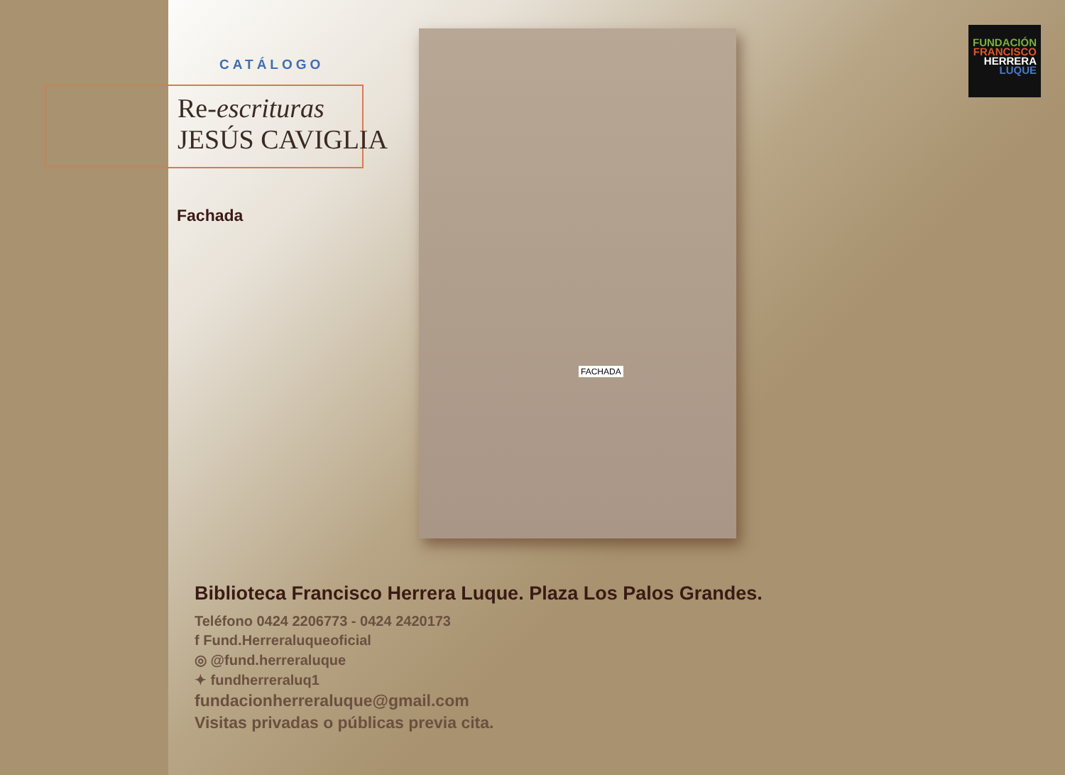CATÁLOGO
Re-escrituras
JESÚS CAVIGLIA
Fachada
FACHADA
FUNDACIÓN
FRANCISCO
HERRERA
LUQUE
Biblioteca Francisco Herrera Luque. Plaza Los Palos Grandes.
Teléfono 0424 2206773 - 0424 2420173
f Fund.Herreraluqueoficial
◎ @fund.herreraluque
✦ fundherreraluq1
fundacionherreraluque@gmail.com
Visitas privadas o públicas previa cita.